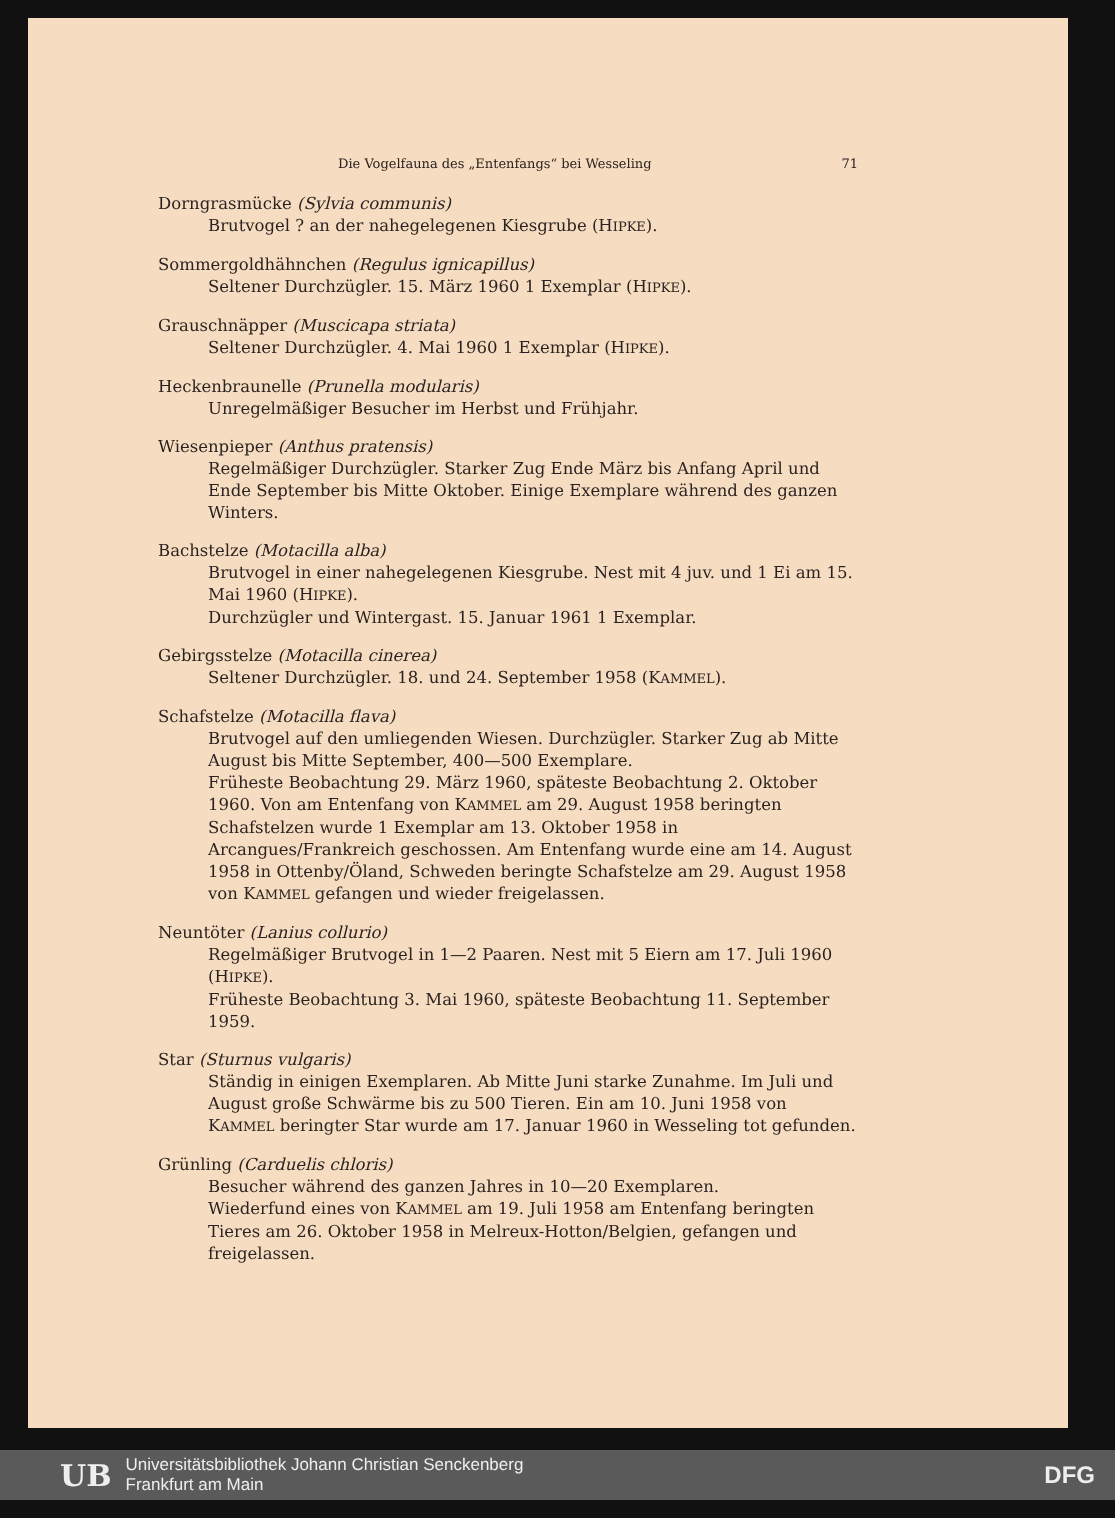Die Vogelfauna des „Entenfangs“ bei Wesseling 71
Dorngrasmücke (Sylvia communis)
Brutvogel ? an der nahegelegenen Kiesgrube (HIPKE).
Sommergoldhähnchen (Regulus ignicapillus)
Seltener Durchzügler. 15. März 1960 1 Exemplar (HIPKE).
Grauschnäpper (Muscicapa striata)
Seltener Durchzügler. 4. Mai 1960 1 Exemplar (HIPKE).
Heckenbraunelle (Prunella modularis)
Unregelmäßiger Besucher im Herbst und Frühjahr.
Wiesenpieper (Anthus pratensis)
Regelmäßiger Durchzügler. Starker Zug Ende März bis Anfang April und Ende September bis Mitte Oktober. Einige Exemplare während des ganzen Winters.
Bachstelze (Motacilla alba)
Brutvogel in einer nahegelegenen Kiesgrube. Nest mit 4 juv. und 1 Ei am 15. Mai 1960 (HIPKE).
Durchzügler und Wintergast. 15. Januar 1961 1 Exemplar.
Gebirgsstelze (Motacilla cinerea)
Seltener Durchzügler. 18. und 24. September 1958 (KAMMEL).
Schafstelze (Motacilla flava)
Brutvogel auf den umliegenden Wiesen. Durchzügler. Starker Zug ab Mitte August bis Mitte September, 400—500 Exemplare.
Früheste Beobachtung 29. März 1960, späteste Beobachtung 2. Oktober 1960. Von am Entenfang von KAMMEL am 29. August 1958 beringten Schafstelzen wurde 1 Exemplar am 13. Oktober 1958 in Arcangues/Frankreich geschossen. Am Entenfang wurde eine am 14. August 1958 in Ottenby/Öland, Schweden beringte Schafstelze am 29. August 1958 von KAMMEL gefangen und wieder freigelassen.
Neuntöter (Lanius collurio)
Regelmäßiger Brutvogel in 1—2 Paaren. Nest mit 5 Eiern am 17. Juli 1960 (HIPKE).
Früheste Beobachtung 3. Mai 1960, späteste Beobachtung 11. September 1959.
Star (Sturnus vulgaris)
Ständig in einigen Exemplaren. Ab Mitte Juni starke Zunahme. Im Juli und August große Schwärme bis zu 500 Tieren. Ein am 10. Juni 1958 von KAMMEL beringter Star wurde am 17. Januar 1960 in Wesseling tot gefunden.
Grünling (Carduelis chloris)
Besucher während des ganzen Jahres in 10—20 Exemplaren.
Wiederfund eines von KAMMEL am 19. Juli 1958 am Entenfang beringten Tieres am 26. Oktober 1958 in Melreux-Hotton/Belgien, gefangen und freigelassen.
UB Universitätsbibliothek Johann Christian Senckenberg
Frankfurt am Main DFG